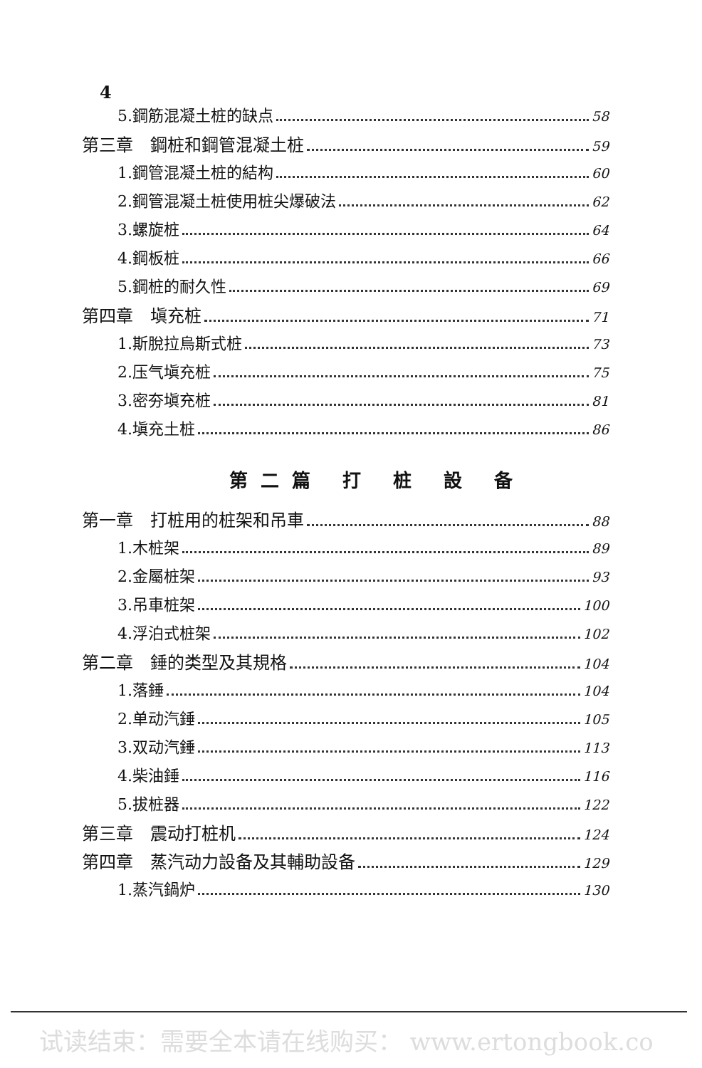4
5.鋼筋混凝土桩的缺点 58
第三章　鋼桩和鋼管混凝土桩 59
1.鋼管混凝土桩的結构 60
2.鋼管混凝土桩使用桩尖爆破法 62
3.螺旋桩 64
4.鋼板桩 66
5.鋼桩的耐久性 69
第四章　塡充桩 71
1.斯脫拉烏斯式桩 73
2.压气塡充桩 75
3.密夯塡充桩 81
4.塡充土桩 86
第二篇 打 桩 設 备
第一章　打桩用的桩架和吊車 88
1.木桩架 89
2.金屬桩架 93
3.吊車桩架 100
4.浮泊式桩架 102
第二章　錘的类型及其規格 104
1.落錘 104
2.单动汽錘 105
3.双动汽錘 113
4.柴油錘 116
5.拔桩器 122
第三章　震动打桩机 124
第四章　蒸汽动力設备及其輔助設备 129
1.蒸汽鍋炉 130
试读结束：需要全本请在线购买： www.ertongbook.co